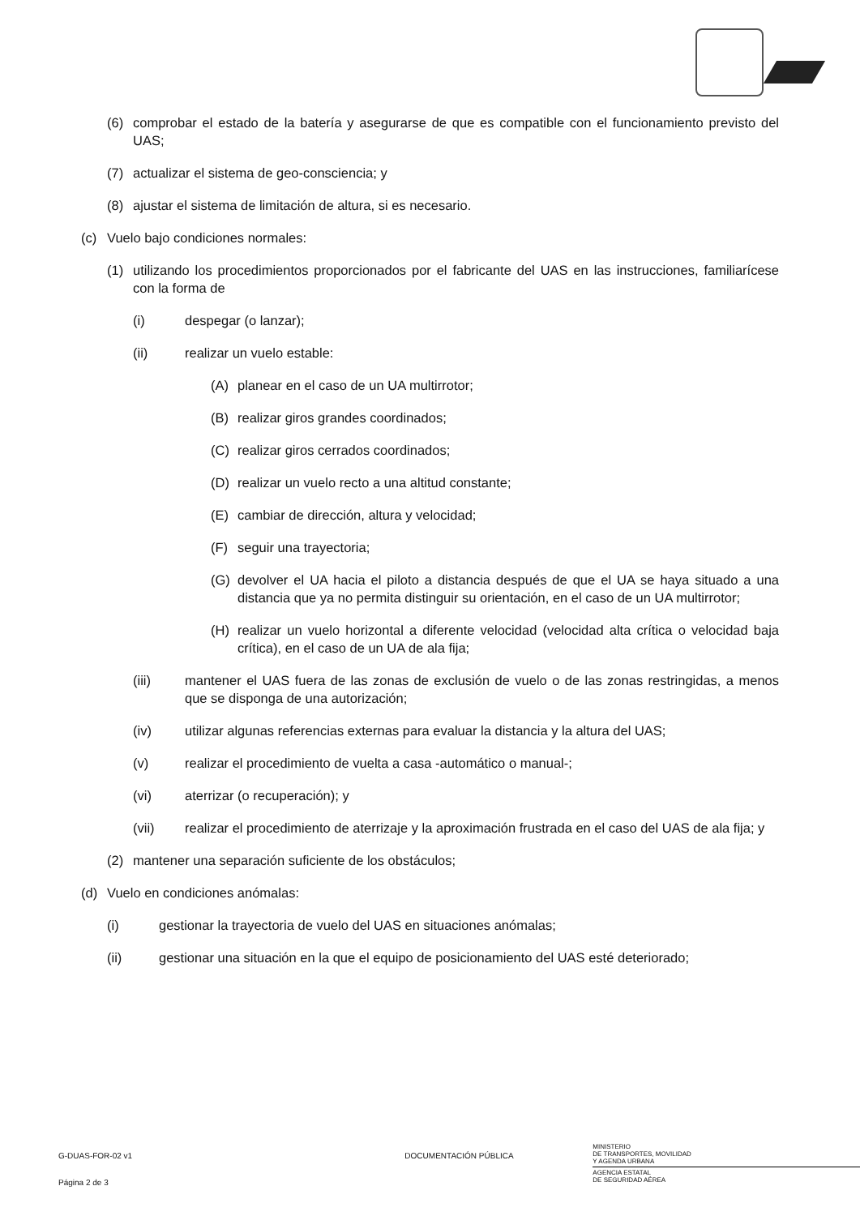(6) comprobar el estado de la batería y asegurarse de que es compatible con el funcionamiento previsto del UAS;
(7) actualizar el sistema de geo-consciencia; y
(8) ajustar el sistema de limitación de altura, si es necesario.
(c) Vuelo bajo condiciones normales:
(1) utilizando los procedimientos proporcionados por el fabricante del UAS en las instrucciones, familiarícese con la forma de
(i) despegar (o lanzar);
(ii) realizar un vuelo estable:
(A) planear en el caso de un UA multirrotor;
(B) realizar giros grandes coordinados;
(C) realizar giros cerrados coordinados;
(D) realizar un vuelo recto a una altitud constante;
(E) cambiar de dirección, altura y velocidad;
(F) seguir una trayectoria;
(G) devolver el UA hacia el piloto a distancia después de que el UA se haya situado a una distancia que ya no permita distinguir su orientación, en el caso de un UA multirrotor;
(H) realizar un vuelo horizontal a diferente velocidad (velocidad alta crítica o velocidad baja crítica), en el caso de un UA de ala fija;
(iii) mantener el UAS fuera de las zonas de exclusión de vuelo o de las zonas restringidas, a menos que se disponga de una autorización;
(iv) utilizar algunas referencias externas para evaluar la distancia y la altura del UAS;
(v) realizar el procedimiento de vuelta a casa -automático o manual-;
(vi) aterrizar (o recuperación); y
(vii) realizar el procedimiento de aterrizaje y la aproximación frustrada en el caso del UAS de ala fija; y
(2) mantener una separación suficiente de los obstáculos;
(d) Vuelo en condiciones anómalas:
(i) gestionar la trayectoria de vuelo del UAS en situaciones anómalas;
(ii) gestionar una situación en la que el equipo de posicionamiento del UAS esté deteriorado;
G-DUAS-FOR-02 v1
Página 2 de 3
DOCUMENTACIÓN PÚBLICA
MINISTERIO
DE TRANSPORTES, MOVILIDAD
Y AGENDA URBANA
AGENCIA ESTATAL
DE SEGURIDAD AÉREA